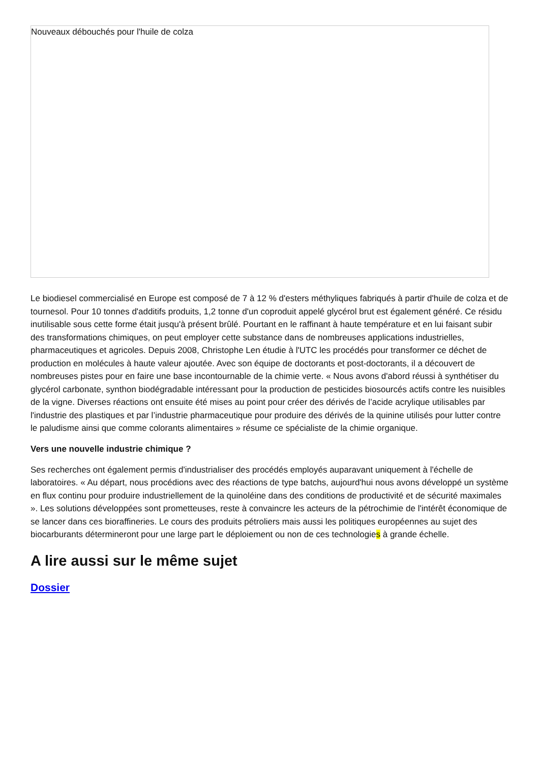Nouveaux débouchés pour l'huile de colza
Le biodiesel commercialisé en Europe est composé de 7 à 12 % d'esters méthyliques fabriqués à partir d'huile de colza et de tournesol. Pour 10 tonnes d'additifs produits, 1,2 tonne d'un coproduit appelé glycérol brut est également généré. Ce résidu inutilisable sous cette forme était jusqu'à présent brûlé. Pourtant en le raffinant à haute température et en lui faisant subir des transformations chimiques, on peut employer cette substance dans de nombreuses applications industrielles, pharmaceutiques et agricoles. Depuis 2008, Christophe Len étudie à l'UTC les procédés pour transformer ce déchet de production en molécules à haute valeur ajoutée. Avec son équipe de doctorants et post-doctorants, il a découvert de nombreuses pistes pour en faire une base incontournable de la chimie verte. « Nous avons d'abord réussi à synthétiser du glycérol carbonate, synthon biodégradable intéressant pour la production de pesticides biosourcés actifs contre les nuisibles de la vigne. Diverses réactions ont ensuite été mises au point pour créer des dérivés de l’acide acrylique utilisables par l'industrie des plastiques et par l’industrie pharmaceutique pour produire des dérivés de la quinine utilisés pour lutter contre le paludisme ainsi que comme colorants alimentaires » résume ce spécialiste de la chimie organique.
Vers une nouvelle industrie chimique ?
Ses recherches ont également permis d'industrialiser des procédés employés auparavant uniquement à l'échelle de laboratoires. « Au départ, nous procédions avec des réactions de type batchs, aujourd'hui nous avons développé un système en flux continu pour produire industriellement de la quinoléine dans des conditions de productivité et de sécurité maximales ». Les solutions développées sont prometteuses, reste à convaincre les acteurs de la pétrochimie de l'intérêt économique de se lancer dans ces bioraffineries. Le cours des produits pétroliers mais aussi les politiques européennes au sujet des biocarburants détermineront pour une large part le déploiement ou non de ces technologies à grande échelle.
A lire aussi sur le même sujet
Dossier